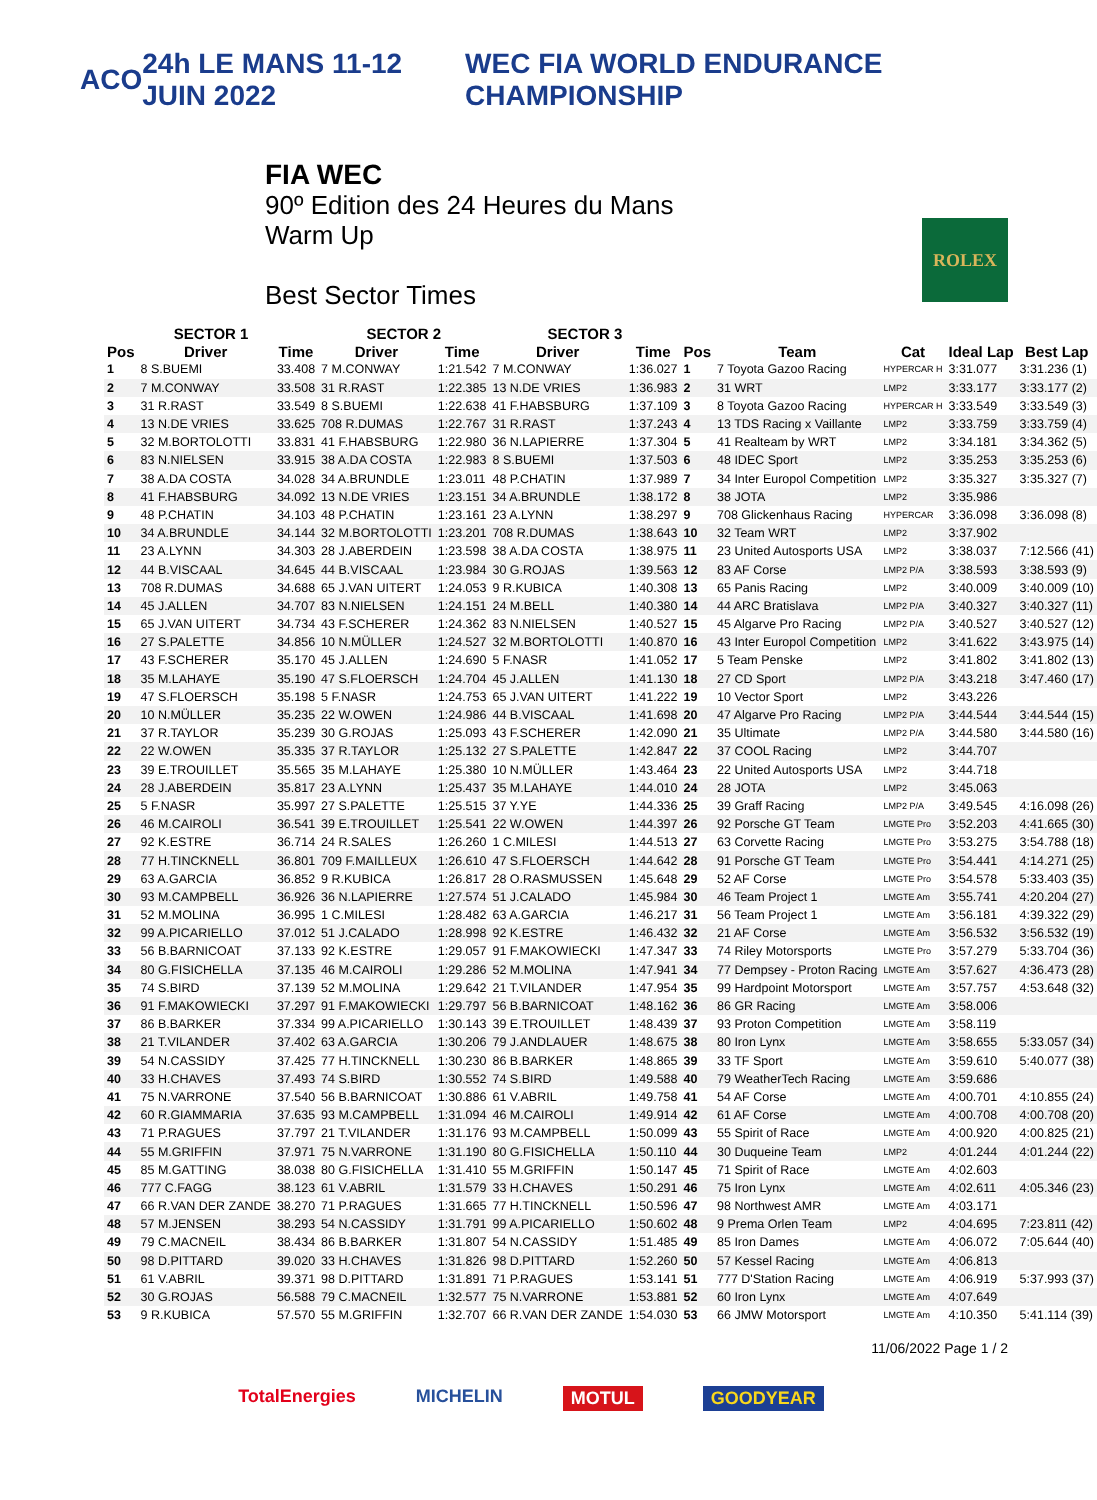ACO 24h LE MANS 11-12 JUIN 2022 WEC FIA WORLD ENDURANCE CHAMPIONSHIP
FIA WEC
90º Edition des 24 Heures du Mans
Warm Up
Best Sector Times
ROLEX
| SECTOR 1 | | | SECTOR 2 | | SECTOR 3 | | | | | | |
| --- | --- | --- | --- | --- | --- | --- | --- | --- | --- | --- | --- |
| Pos | Driver | Time | Driver | Time | Driver | Time | Pos | Team | Cat | Ideal Lap | Best Lap |
| 1 | 8 S.BUEMI | 33.408 | 7 M.CONWAY | 1:21.542 | 7 M.CONWAY | 1:36.027 | 1 | 7 Toyota Gazoo Racing | HYPERCAR H | 3:31.077 | 3:31.236 (1) |
| 2 | 7 M.CONWAY | 33.508 | 31 R.RAST | 1:22.385 | 13 N.DE VRIES | 1:36.983 | 2 | 31 WRT | LMP2 | 3:33.177 | 3:33.177 (2) |
| 3 | 31 R.RAST | 33.549 | 8 S.BUEMI | 1:22.638 | 41 F.HABSBURG | 1:37.109 | 3 | 8 Toyota Gazoo Racing | HYPERCAR H | 3:33.549 | 3:33.549 (3) |
| 4 | 13 N.DE VRIES | 33.625 | 708 R.DUMAS | 1:22.767 | 31 R.RAST | 1:37.243 | 4 | 13 TDS Racing x Vaillante | LMP2 | 3:33.759 | 3:33.759 (4) |
| 5 | 32 M.BORTOLOTTI | 33.831 | 41 F.HABSBURG | 1:22.980 | 36 N.LAPIERRE | 1:37.304 | 5 | 41 Realteam by WRT | LMP2 | 3:34.181 | 3:34.362 (5) |
| 6 | 83 N.NIELSEN | 33.915 | 38 A.DA COSTA | 1:22.983 | 8 S.BUEMI | 1:37.503 | 6 | 48 IDEC Sport | LMP2 | 3:35.253 | 3:35.253 (6) |
| 7 | 38 A.DA COSTA | 34.028 | 34 A.BRUNDLE | 1:23.011 | 48 P.CHATIN | 1:37.989 | 7 | 34 Inter Europol Competition | LMP2 | 3:35.327 | 3:35.327 (7) |
| 8 | 41 F.HABSBURG | 34.092 | 13 N.DE VRIES | 1:23.151 | 34 A.BRUNDLE | 1:38.172 | 8 | 38 JOTA | LMP2 | 3:35.986 | |
| 9 | 48 P.CHATIN | 34.103 | 48 P.CHATIN | 1:23.161 | 23 A.LYNN | 1:38.297 | 9 | 708 Glickenhaus Racing | HYPERCAR | 3:36.098 | 3:36.098 (8) |
| 10 | 34 A.BRUNDLE | 34.144 | 32 M.BORTOLOTTI | 1:23.201 | 708 R.DUMAS | 1:38.643 | 10 | 32 Team WRT | LMP2 | 3:37.902 | |
| 11 | 23 A.LYNN | 34.303 | 28 J.ABERDEIN | 1:23.598 | 38 A.DA COSTA | 1:38.975 | 11 | 23 United Autosports USA | LMP2 | 3:38.037 | 7:12.566 (41) |
| 12 | 44 B.VISCAAL | 34.645 | 44 B.VISCAAL | 1:23.984 | 30 G.ROJAS | 1:39.563 | 12 | 83 AF Corse | LMP2 P/A | 3:38.593 | 3:38.593 (9) |
| 13 | 708 R.DUMAS | 34.688 | 65 J.VAN UITERT | 1:24.053 | 9 R.KUBICA | 1:40.308 | 13 | 65 Panis Racing | LMP2 | 3:40.009 | 3:40.009 (10) |
| 14 | 45 J.ALLEN | 34.707 | 83 N.NIELSEN | 1:24.151 | 24 M.BELL | 1:40.380 | 14 | 44 ARC Bratislava | LMP2 P/A | 3:40.327 | 3:40.327 (11) |
| 15 | 65 J.VAN UITERT | 34.734 | 43 F.SCHERER | 1:24.362 | 83 N.NIELSEN | 1:40.527 | 15 | 45 Algarve Pro Racing | LMP2 P/A | 3:40.527 | 3:40.527 (12) |
| 16 | 27 S.PALETTE | 34.856 | 10 N.MÜLLER | 1:24.527 | 32 M.BORTOLOTTI | 1:40.870 | 16 | 43 Inter Europol Competition | LMP2 | 3:41.622 | 3:43.975 (14) |
| 17 | 43 F.SCHERER | 35.170 | 45 J.ALLEN | 1:24.690 | 5 F.NASR | 1:41.052 | 17 | 5 Team Penske | LMP2 | 3:41.802 | 3:41.802 (13) |
| 18 | 35 M.LAHAYE | 35.190 | 47 S.FLOERSCH | 1:24.704 | 45 J.ALLEN | 1:41.130 | 18 | 27 CD Sport | LMP2 P/A | 3:43.218 | 3:47.460 (17) |
| 19 | 47 S.FLOERSCH | 35.198 | 5 F.NASR | 1:24.753 | 65 J.VAN UITERT | 1:41.222 | 19 | 10 Vector Sport | LMP2 | 3:43.226 | |
| 20 | 10 N.MÜLLER | 35.235 | 22 W.OWEN | 1:24.986 | 44 B.VISCAAL | 1:41.698 | 20 | 47 Algarve Pro Racing | LMP2 P/A | 3:44.544 | 3:44.544 (15) |
| 21 | 37 R.TAYLOR | 35.239 | 30 G.ROJAS | 1:25.093 | 43 F.SCHERER | 1:42.090 | 21 | 35 Ultimate | LMP2 P/A | 3:44.580 | 3:44.580 (16) |
| 22 | 22 W.OWEN | 35.335 | 37 R.TAYLOR | 1:25.132 | 27 S.PALETTE | 1:42.847 | 22 | 37 COOL Racing | LMP2 | 3:44.707 | |
| 23 | 39 E.TROUILLET | 35.565 | 35 M.LAHAYE | 1:25.380 | 10 N.MÜLLER | 1:43.464 | 23 | 22 United Autosports USA | LMP2 | 3:44.718 | |
| 24 | 28 J.ABERDEIN | 35.817 | 23 A.LYNN | 1:25.437 | 35 M.LAHAYE | 1:44.010 | 24 | 28 JOTA | LMP2 | 3:45.063 | |
| 25 | 5 F.NASR | 35.997 | 27 S.PALETTE | 1:25.515 | 37 Y.YE | 1:44.336 | 25 | 39 Graff Racing | LMP2 P/A | 3:49.545 | 4:16.098 (26) |
| 26 | 46 M.CAIROLI | 36.541 | 39 E.TROUILLET | 1:25.541 | 22 W.OWEN | 1:44.397 | 26 | 92 Porsche GT Team | LMGTE Pro | 3:52.203 | 4:41.665 (30) |
| 27 | 92 K.ESTRE | 36.714 | 24 R.SALES | 1:26.260 | 1 C.MILESI | 1:44.513 | 27 | 63 Corvette Racing | LMGTE Pro | 3:53.275 | 3:54.788 (18) |
| 28 | 77 H.TINCKNELL | 36.801 | 709 F.MAILLEUX | 1:26.610 | 47 S.FLOERSCH | 1:44.642 | 28 | 91 Porsche GT Team | LMGTE Pro | 3:54.441 | 4:14.271 (25) |
| 29 | 63 A.GARCIA | 36.852 | 9 R.KUBICA | 1:26.817 | 28 O.RASMUSSEN | 1:45.648 | 29 | 52 AF Corse | LMGTE Pro | 3:54.578 | 5:33.403 (35) |
| 30 | 93 M.CAMPBELL | 36.926 | 36 N.LAPIERRE | 1:27.574 | 51 J.CALADO | 1:45.984 | 30 | 46 Team Project 1 | LMGTE Am | 3:55.741 | 4:20.204 (27) |
| 31 | 52 M.MOLINA | 36.995 | 1 C.MILESI | 1:28.482 | 63 A.GARCIA | 1:46.217 | 31 | 56 Team Project 1 | LMGTE Am | 3:56.181 | 4:39.322 (29) |
| 32 | 99 A.PICARIELLO | 37.012 | 51 J.CALADO | 1:28.998 | 92 K.ESTRE | 1:46.432 | 32 | 21 AF Corse | LMGTE Am | 3:56.532 | 3:56.532 (19) |
| 33 | 56 B.BARNICOAT | 37.133 | 92 K.ESTRE | 1:29.057 | 91 F.MAKOWIECKI | 1:47.347 | 33 | 74 Riley Motorsports | LMGTE Pro | 3:57.279 | 5:33.704 (36) |
| 34 | 80 G.FISICHELLA | 37.135 | 46 M.CAIROLI | 1:29.286 | 52 M.MOLINA | 1:47.941 | 34 | 77 Dempsey - Proton Racing | LMGTE Am | 3:57.627 | 4:36.473 (28) |
| 35 | 74 S.BIRD | 37.139 | 52 M.MOLINA | 1:29.642 | 21 T.VILANDER | 1:47.954 | 35 | 99 Hardpoint Motorsport | LMGTE Am | 3:57.757 | 4:53.648 (32) |
| 36 | 91 F.MAKOWIECKI | 37.297 | 91 F.MAKOWIECKI | 1:29.797 | 56 B.BARNICOAT | 1:48.162 | 36 | 86 GR Racing | LMGTE Am | 3:58.006 | |
| 37 | 86 B.BARKER | 37.334 | 99 A.PICARIELLO | 1:30.143 | 39 E.TROUILLET | 1:48.439 | 37 | 93 Proton Competition | LMGTE Am | 3:58.119 | |
| 38 | 21 T.VILANDER | 37.402 | 63 A.GARCIA | 1:30.206 | 79 J.ANDLAUER | 1:48.675 | 38 | 80 Iron Lynx | LMGTE Am | 3:58.655 | 5:33.057 (34) |
| 39 | 54 N.CASSIDY | 37.425 | 77 H.TINCKNELL | 1:30.230 | 86 B.BARKER | 1:48.865 | 39 | 33 TF Sport | LMGTE Am | 3:59.610 | 5:40.077 (38) |
| 40 | 33 H.CHAVES | 37.493 | 74 S.BIRD | 1:30.552 | 74 S.BIRD | 1:49.588 | 40 | 79 WeatherTech Racing | LMGTE Am | 3:59.686 | |
| 41 | 75 N.VARRONE | 37.540 | 56 B.BARNICOAT | 1:30.886 | 61 V.ABRIL | 1:49.758 | 41 | 54 AF Corse | LMGTE Am | 4:00.701 | 4:10.855 (24) |
| 42 | 60 R.GIAMMARIA | 37.635 | 93 M.CAMPBELL | 1:31.094 | 46 M.CAIROLI | 1:49.914 | 42 | 61 AF Corse | LMGTE Am | 4:00.708 | 4:00.708 (20) |
| 43 | 71 P.RAGUES | 37.797 | 21 T.VILANDER | 1:31.176 | 93 M.CAMPBELL | 1:50.099 | 43 | 55 Spirit of Race | LMGTE Am | 4:00.920 | 4:00.825 (21) |
| 44 | 55 M.GRIFFIN | 37.971 | 75 N.VARRONE | 1:31.190 | 80 G.FISICHELLA | 1:50.110 | 44 | 30 Duqueine Team | LMP2 | 4:01.244 | 4:01.244 (22) |
| 45 | 85 M.GATTING | 38.038 | 80 G.FISICHELLA | 1:31.410 | 55 M.GRIFFIN | 1:50.147 | 45 | 71 Spirit of Race | LMGTE Am | 4:02.603 | |
| 46 | 777 C.FAGG | 38.123 | 61 V.ABRIL | 1:31.579 | 33 H.CHAVES | 1:50.291 | 46 | 75 Iron Lynx | LMGTE Am | 4:02.611 | 4:05.346 (23) |
| 47 | 66 R.VAN DER ZANDE | 38.270 | 71 P.RAGUES | 1:31.665 | 77 H.TINCKNELL | 1:50.596 | 47 | 98 Northwest AMR | LMGTE Am | 4:03.171 | |
| 48 | 57 M.JENSEN | 38.293 | 54 N.CASSIDY | 1:31.791 | 99 A.PICARIELLO | 1:50.602 | 48 | 9 Prema Orlen Team | LMP2 | 4:04.695 | 7:23.811 (42) |
| 49 | 79 C.MACNEIL | 38.434 | 86 B.BARKER | 1:31.807 | 54 N.CASSIDY | 1:51.485 | 49 | 85 Iron Dames | LMGTE Am | 4:06.072 | 7:05.644 (40) |
| 50 | 98 D.PITTARD | 39.020 | 33 H.CHAVES | 1:31.826 | 98 D.PITTARD | 1:52.260 | 50 | 57 Kessel Racing | LMGTE Am | 4:06.813 | |
| 51 | 61 V.ABRIL | 39.371 | 98 D.PITTARD | 1:31.891 | 71 P.RAGUES | 1:53.141 | 51 | 777 D'Station Racing | LMGTE Am | 4:06.919 | 5:37.993 (37) |
| 52 | 30 G.ROJAS | 56.588 | 79 C.MACNEIL | 1:32.577 | 75 N.VARRONE | 1:53.881 | 52 | 60 Iron Lynx | LMGTE Am | 4:07.649 | |
| 53 | 9 R.KUBICA | 57.570 | 55 M.GRIFFIN | 1:32.707 | 66 R.VAN DER ZANDE | 1:54.030 | 53 | 66 JMW Motorsport | LMGTE Am | 4:10.350 | 5:41.114 (39) |
11/06/2022 Page 1 / 2
TotalEnergies MICHELIN MOTUL GOODYEAR